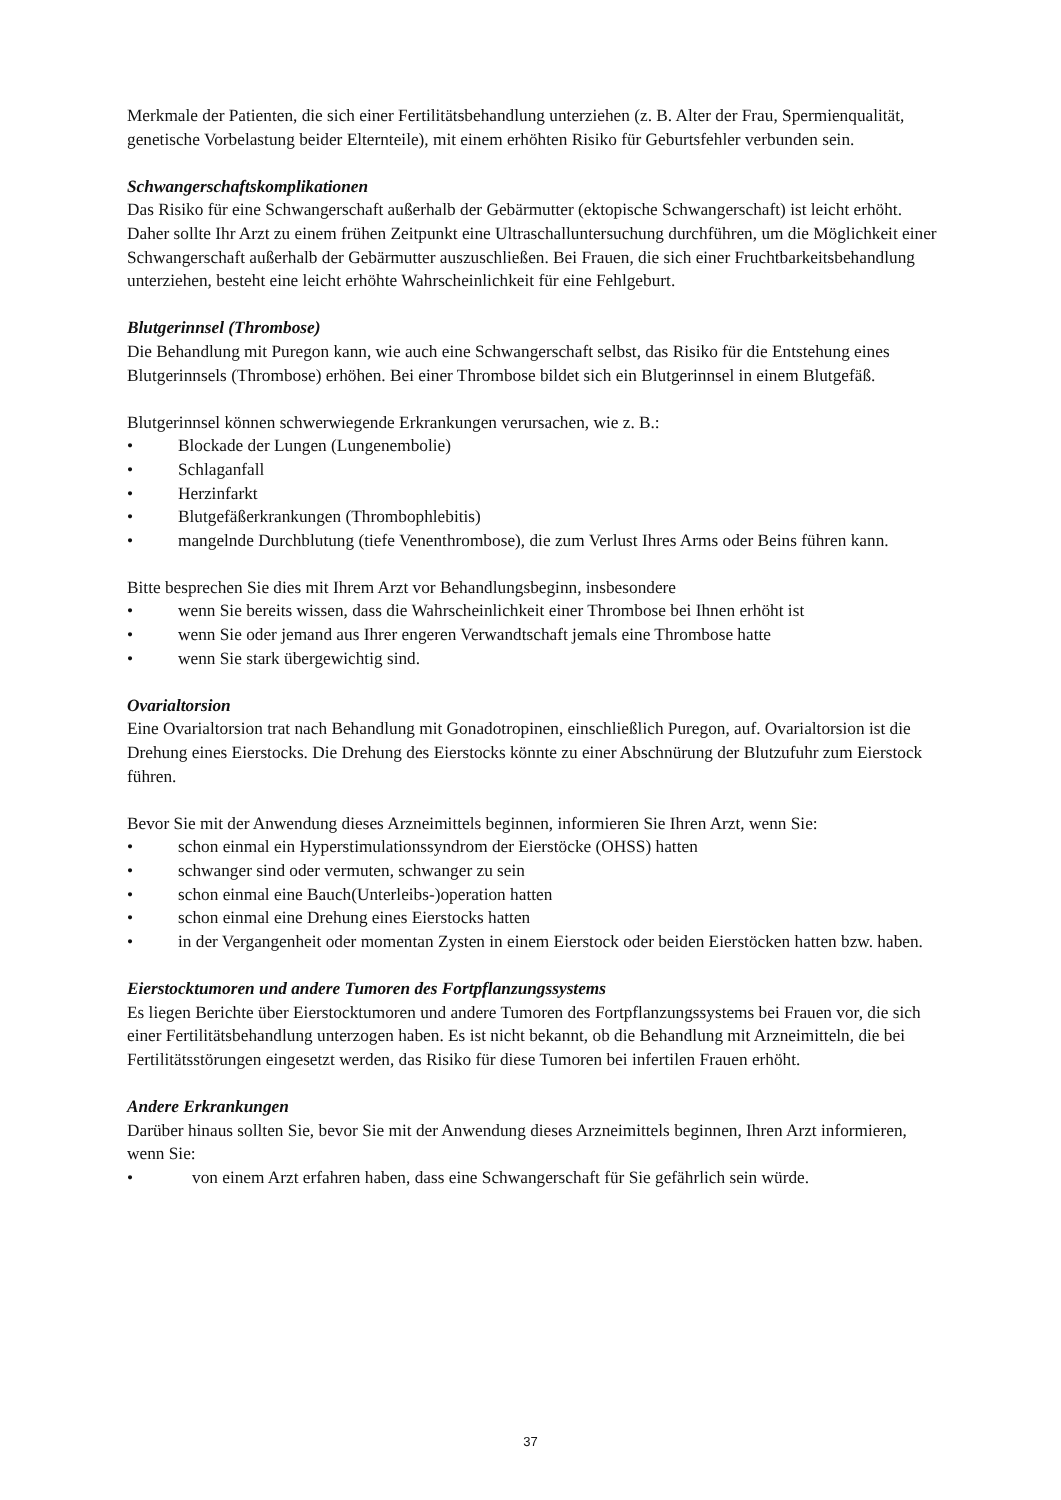Merkmale der Patienten, die sich einer Fertilitätsbehandlung unterziehen (z. B. Alter der Frau, Spermienqualität, genetische Vorbelastung beider Elternteile), mit einem erhöhten Risiko für Geburtsfehler verbunden sein.
Schwangerschaftskomplikationen
Das Risiko für eine Schwangerschaft außerhalb der Gebärmutter (ektopische Schwangerschaft) ist leicht erhöht. Daher sollte Ihr Arzt zu einem frühen Zeitpunkt eine Ultraschalluntersuchung durchführen, um die Möglichkeit einer Schwangerschaft außerhalb der Gebärmutter auszuschließen. Bei Frauen, die sich einer Fruchtbarkeitsbehandlung unterziehen, besteht eine leicht erhöhte Wahrscheinlichkeit für eine Fehlgeburt.
Blutgerinnsel (Thrombose)
Die Behandlung mit Puregon kann, wie auch eine Schwangerschaft selbst, das Risiko für die Entstehung eines Blutgerinnsels (Thrombose) erhöhen. Bei einer Thrombose bildet sich ein Blutgerinnsel in einem Blutgefäß.
Blutgerinnsel können schwerwiegende Erkrankungen verursachen, wie z. B.:
• Blockade der Lungen (Lungenembolie)
• Schlaganfall
• Herzinfarkt
• Blutgefäßerkrankungen (Thrombophlebitis)
• mangelnde Durchblutung (tiefe Venenthrombose), die zum Verlust Ihres Arms oder Beins führen kann.
Bitte besprechen Sie dies mit Ihrem Arzt vor Behandlungsbeginn, insbesondere
• wenn Sie bereits wissen, dass die Wahrscheinlichkeit einer Thrombose bei Ihnen erhöht ist
• wenn Sie oder jemand aus Ihrer engeren Verwandtschaft jemals eine Thrombose hatte
• wenn Sie stark übergewichtig sind.
Ovarialtorsion
Eine Ovarialtorsion trat nach Behandlung mit Gonadotropinen, einschließlich Puregon, auf. Ovarialtorsion ist die Drehung eines Eierstocks. Die Drehung des Eierstocks könnte zu einer Abschnürung der Blutzufuhr zum Eierstock führen.
Bevor Sie mit der Anwendung dieses Arzneimittels beginnen, informieren Sie Ihren Arzt, wenn Sie:
• schon einmal ein Hyperstimulationssyndrom der Eierstöcke (OHSS) hatten
• schwanger sind oder vermuten, schwanger zu sein
• schon einmal eine Bauch(Unterleibs-)operation hatten
• schon einmal eine Drehung eines Eierstocks hatten
• in der Vergangenheit oder momentan Zysten in einem Eierstock oder beiden Eierstöcken hatten bzw. haben.
Eierstocktumoren und andere Tumoren des Fortpflanzungssystems
Es liegen Berichte über Eierstocktumoren und andere Tumoren des Fortpflanzungssystems bei Frauen vor, die sich einer Fertilitätsbehandlung unterzogen haben. Es ist nicht bekannt, ob die Behandlung mit Arzneimitteln, die bei Fertilitätsstörungen eingesetzt werden, das Risiko für diese Tumoren bei infertilen Frauen erhöht.
Andere Erkrankungen
Darüber hinaus sollten Sie, bevor Sie mit der Anwendung dieses Arzneimittels beginnen, Ihren Arzt informieren, wenn Sie:
• von einem Arzt erfahren haben, dass eine Schwangerschaft für Sie gefährlich sein würde.
37